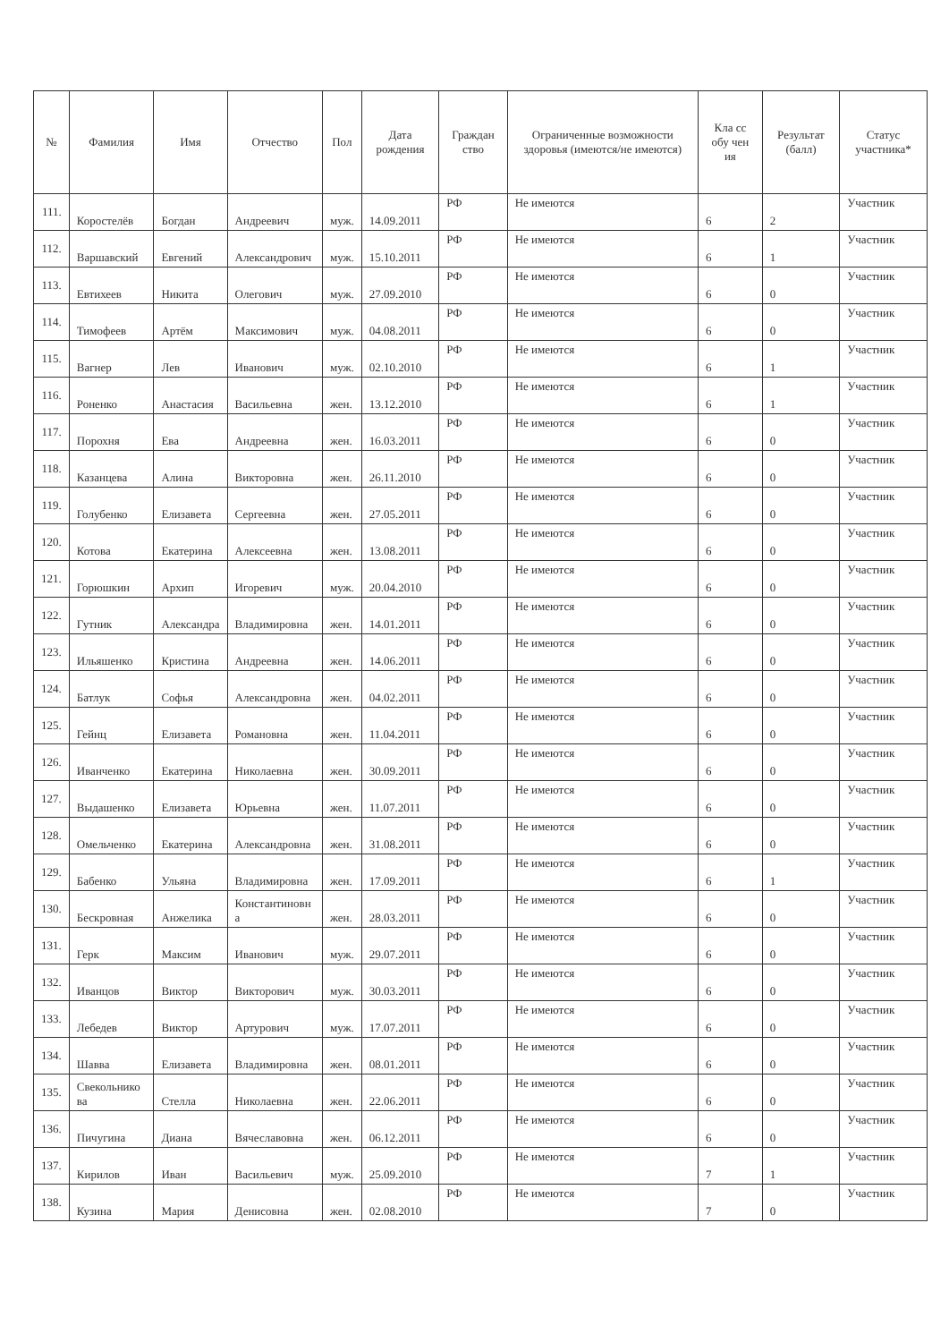| № | Фамилия | Имя | Отчество | Пол | Дата рождения | Граждан ство | Ограниченные возможности здоровья (имеются/не имеются) | Кла сс обу чен ия | Результат (балл) | Статус участника* |
| --- | --- | --- | --- | --- | --- | --- | --- | --- | --- | --- |
| 111. | Коростелёв | Богдан | Андреевич | муж. | 14.09.2011 | РФ | Не имеются | 6 | 2 | Участник |
| 112. | Варшавский | Евгений | Александрович | муж. | 15.10.2011 | РФ | Не имеются | 6 | 1 | Участник |
| 113. | Евтихеев | Никита | Олегович | муж. | 27.09.2010 | РФ | Не имеются | 6 | 0 | Участник |
| 114. | Тимофеев | Артём | Максимович | муж. | 04.08.2011 | РФ | Не имеются | 6 | 0 | Участник |
| 115. | Вагнер | Лев | Иванович | муж. | 02.10.2010 | РФ | Не имеются | 6 | 1 | Участник |
| 116. | Роненко | Анастасия | Васильевна | жен. | 13.12.2010 | РФ | Не имеются | 6 | 1 | Участник |
| 117. | Порохня | Ева | Андреевна | жен. | 16.03.2011 | РФ | Не имеются | 6 | 0 | Участник |
| 118. | Казанцева | Алина | Викторовна | жен. | 26.11.2010 | РФ | Не имеются | 6 | 0 | Участник |
| 119. | Голубенко | Елизавета | Сергеевна | жен. | 27.05.2011 | РФ | Не имеются | 6 | 0 | Участник |
| 120. | Котова | Екатерина | Алексеевна | жен. | 13.08.2011 | РФ | Не имеются | 6 | 0 | Участник |
| 121. | Горюшкин | Архип | Игоревич | муж. | 20.04.2010 | РФ | Не имеются | 6 | 0 | Участник |
| 122. | Гутник | Александра | Владимировна | жен. | 14.01.2011 | РФ | Не имеются | 6 | 0 | Участник |
| 123. | Ильяшенко | Кристина | Андреевна | жен. | 14.06.2011 | РФ | Не имеются | 6 | 0 | Участник |
| 124. | Батлук | Софья | Александровна | жен. | 04.02.2011 | РФ | Не имеются | 6 | 0 | Участник |
| 125. | Гейнц | Елизавета | Романовна | жен. | 11.04.2011 | РФ | Не имеются | 6 | 0 | Участник |
| 126. | Иванченко | Екатерина | Николаевна | жен. | 30.09.2011 | РФ | Не имеются | 6 | 0 | Участник |
| 127. | Выдашенко | Елизавета | Юрьевна | жен. | 11.07.2011 | РФ | Не имеются | 6 | 0 | Участник |
| 128. | Омельченко | Екатерина | Александровна | жен. | 31.08.2011 | РФ | Не имеются | 6 | 0 | Участник |
| 129. | Бабенко | Ульяна | Владимировна | жен. | 17.09.2011 | РФ | Не имеются | 6 | 1 | Участник |
| 130. | Бескровная | Анжелика | Константиновн а | жен. | 28.03.2011 | РФ | Не имеются | 6 | 0 | Участник |
| 131. | Герк | Максим | Иванович | муж. | 29.07.2011 | РФ | Не имеются | 6 | 0 | Участник |
| 132. | Иванцов | Виктор | Викторович | муж. | 30.03.2011 | РФ | Не имеются | 6 | 0 | Участник |
| 133. | Лебедев | Виктор | Артурович | муж. | 17.07.2011 | РФ | Не имеются | 6 | 0 | Участник |
| 134. | Шавва | Елизавета | Владимировна | жен. | 08.01.2011 | РФ | Не имеются | 6 | 0 | Участник |
| 135. | Свекольнико ва | Стелла | Николаевна | жен. | 22.06.2011 | РФ | Не имеются | 6 | 0 | Участник |
| 136. | Пичугина | Диана | Вячеславовна | жен. | 06.12.2011 | РФ | Не имеются | 6 | 0 | Участник |
| 137. | Кирилов | Иван | Васильевич | муж. | 25.09.2010 | РФ | Не имеются | 7 | 1 | Участник |
| 138. | Кузина | Мария | Денисовна | жен. | 02.08.2010 | РФ | Не имеются | 7 | 0 | Участник |